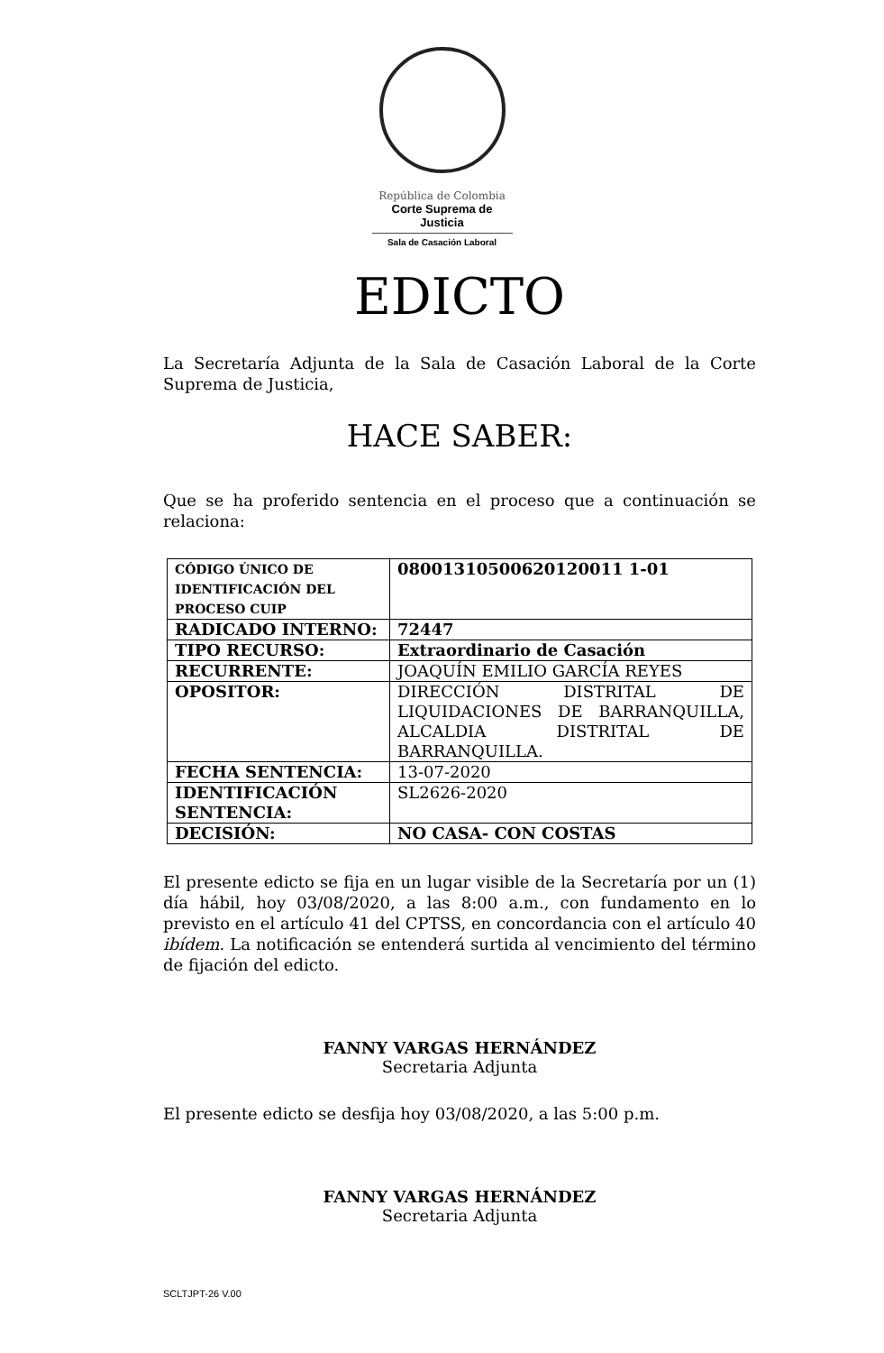República de Colombia
Corte Suprema de Justicia
Sala de Casación Laboral
EDICTO
La Secretaría Adjunta de la Sala de Casación Laboral de la Corte Suprema de Justicia,
HACE SABER:
Que se ha proferido sentencia en el proceso que a continuación se relaciona:
| CÓDIGO ÚNICO DE IDENTIFICACIÓN DEL PROCESO CUIP | 08001310500620120011 1-01 |
| RADICADO INTERNO: | 72447 |
| TIPO RECURSO: | Extraordinario de Casación |
| RECURRENTE: | JOAQUÍN EMILIO GARCÍA REYES |
| OPOSITOR: | DIRECCIÓN DISTRITAL DE LIQUIDACIONES DE BARRANQUILLA, ALCALDIA DISTRITAL DE BARRANQUILLA. |
| FECHA SENTENCIA: | 13-07-2020 |
| IDENTIFICACIÓN SENTENCIA: | SL2626-2020 |
| DECISIÓN: | NO CASA- CON COSTAS |
El presente edicto se fija en un lugar visible de la Secretaría por un (1) día hábil, hoy 03/08/2020, a las 8:00 a.m., con fundamento en lo previsto en el artículo 41 del CPTSS, en concordancia con el artículo 40 ibídem. La notificación se entenderá surtida al vencimiento del término de fijación del edicto.
FANNY VARGAS HERNÁNDEZ
Secretaria Adjunta
El presente edicto se desfija hoy 03/08/2020, a las 5:00 p.m.
FANNY VARGAS HERNÁNDEZ
Secretaria Adjunta
SCLTJPT-26 V.00